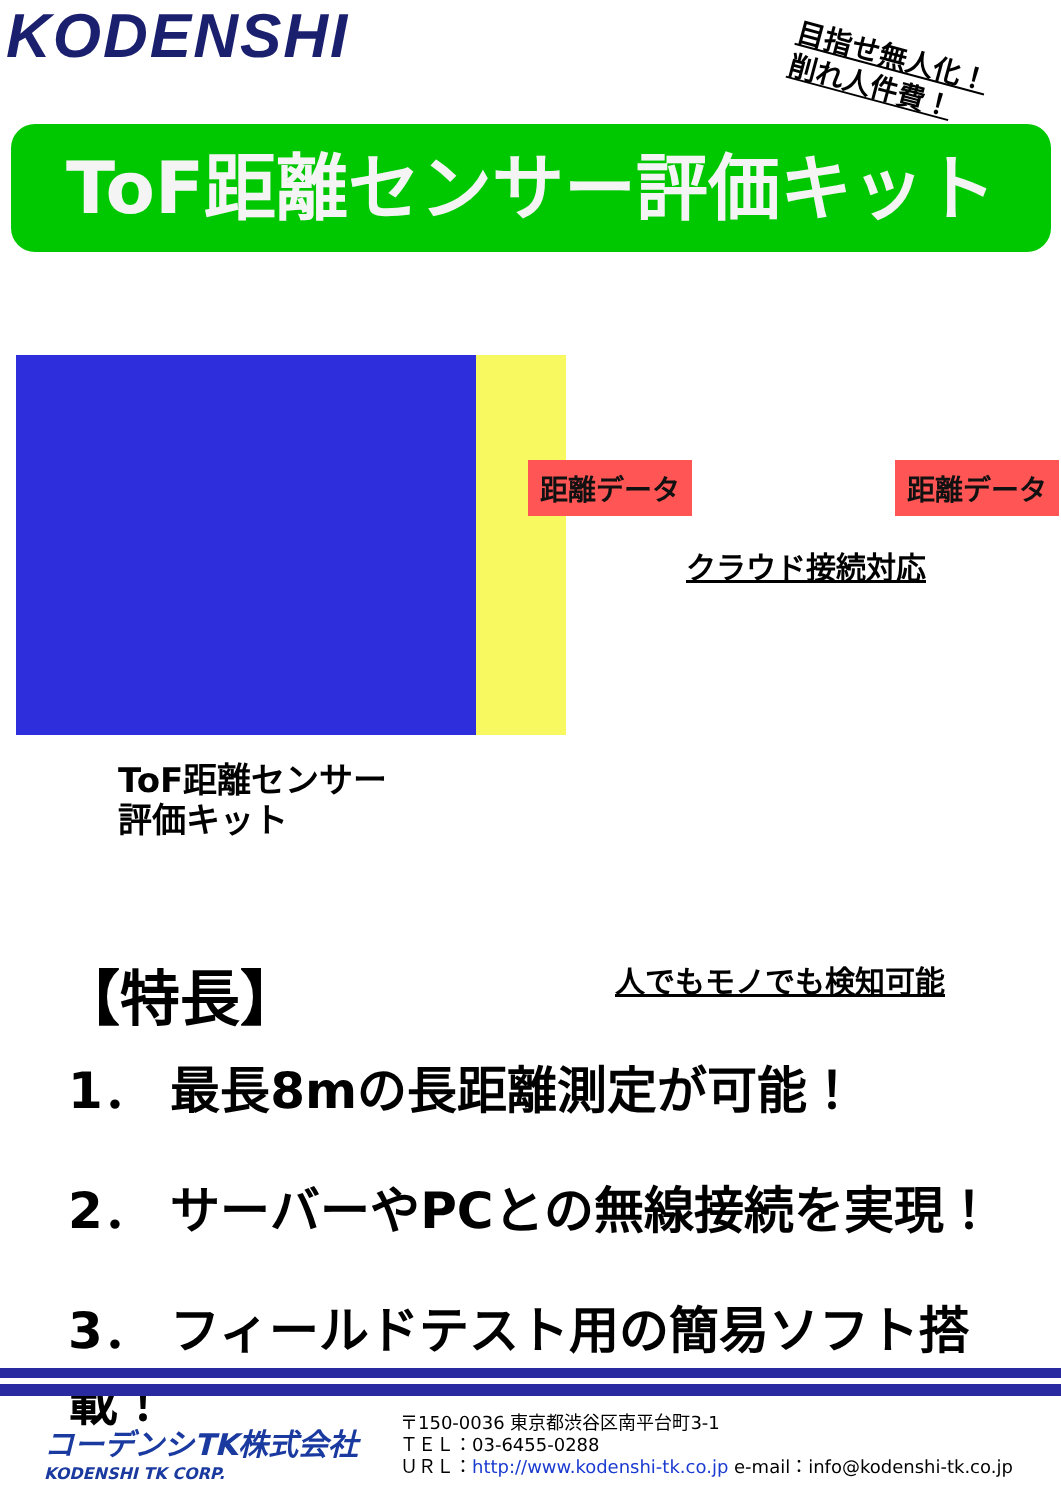KODENSHI
目指せ無人化！
削れ人件費！
ToF距離センサー評価キット
距離データ 距離データ
クラウド接続対応
ToF距離センサー
評価キット
人でもモノでも検知可能
【特長】
1． 最長8mの長距離測定が可能！
2． サーバーやPCとの無線接続を実現！
3． フィールドテスト用の簡易ソフト搭載！
コーデンシTK株式会社
KODENSHI TK CORP.
〒150-0036 東京都渋谷区南平台町3-1
ＴＥＬ：03-6455-0288
ＵＲＬ：http://www.kodenshi-tk.co.jp e-mail：info@kodenshi-tk.co.jp